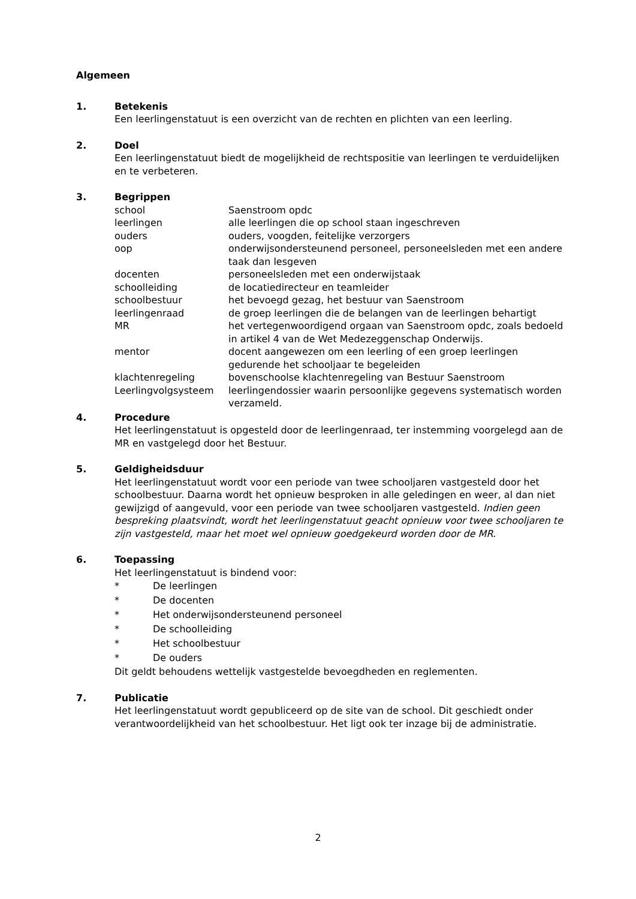Algemeen
1. Betekenis
Een leerlingenstatuut is een overzicht van de rechten en plichten van een leerling.
2. Doel
Een leerlingenstatuut biedt de mogelijkheid de rechtspositie van leerlingen te verduidelijken en te verbeteren.
3. Begrippen
| school | Saenstroom opdc |
| leerlingen | alle leerlingen die op school staan ingeschreven |
| ouders | ouders, voogden, feitelijke verzorgers |
| oop | onderwijsondersteunend personeel, personeelsleden met een andere taak dan lesgeven |
| docenten | personeelsleden met een onderwijstaak |
| schoolleiding | de locatiedirecteur en teamleider |
| schoolbestuur | het bevoegd gezag, het bestuur van Saenstroom |
| leerlingenraad | de groep leerlingen die de belangen van de leerlingen behartigt |
| MR | het vertegenwoordigend orgaan van Saenstroom opdc, zoals bedoeld in artikel 4 van de Wet Medezeggenschap Onderwijs. |
| mentor | docent aangewezen om een leerling of een groep leerlingen gedurende het schooljaar te begeleiden |
| klachtenregeling | bovenschoolse klachtenregeling van Bestuur Saenstroom |
| Leerlingvolgsysteem | leerlingendossier waarin persoonlijke gegevens systematisch worden verzameld. |
4. Procedure
Het leerlingenstatuut is opgesteld door de leerlingenraad, ter instemming voorgelegd aan de MR en vastgelegd door het Bestuur.
5. Geldigheidsduur
Het leerlingenstatuut wordt voor een periode van twee schooljaren vastgesteld door het schoolbestuur. Daarna wordt het opnieuw besproken in alle geledingen en weer, al dan niet gewijzigd of aangevuld, voor een periode van twee schooljaren vastgesteld. Indien geen bespreking plaatsvindt, wordt het leerlingenstatuut geacht opnieuw voor twee schooljaren te zijn vastgesteld, maar het moet wel opnieuw goedgekeurd worden door de MR.
6. Toepassing
Het leerlingenstatuut is bindend voor:
* De leerlingen
* De docenten
* Het onderwijsondersteunend personeel
* De schoolleiding
* Het schoolbestuur
* De ouders
Dit geldt behoudens wettelijk vastgestelde bevoegdheden en reglementen.
7. Publicatie
Het leerlingenstatuut wordt gepubliceerd op de site van de school. Dit geschiedt onder verantwoordelijkheid van het schoolbestuur. Het ligt ook ter inzage bij de administratie.
2